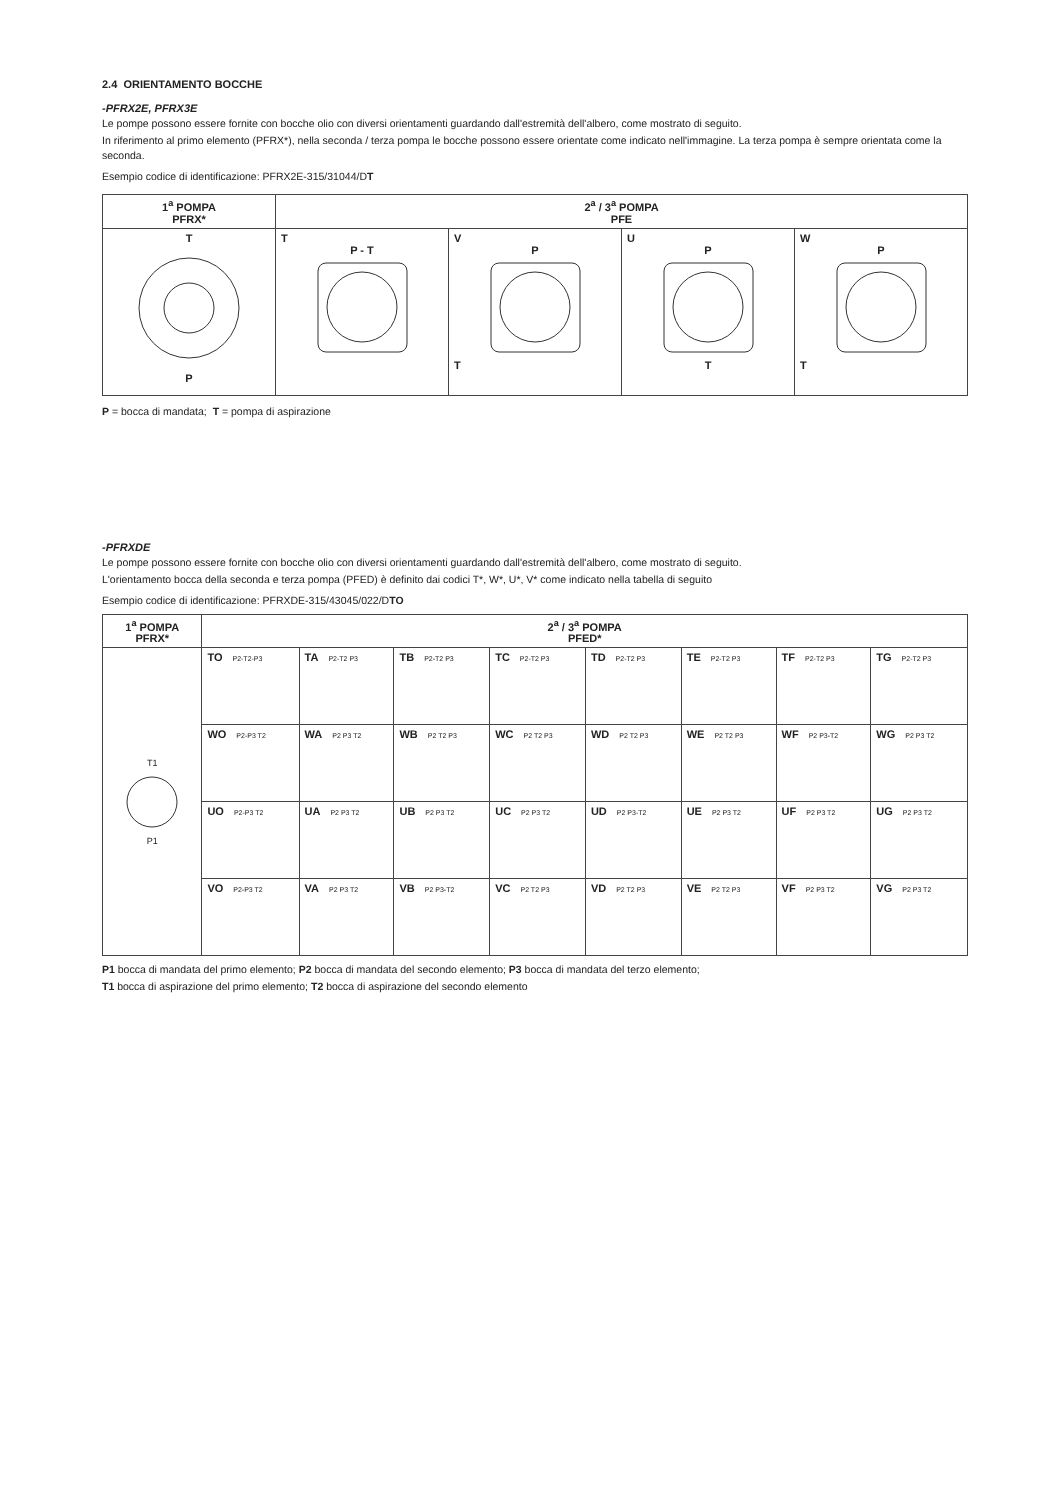2.4 ORIENTAMENTO BOCCHE
-PFRX2E, PFRX3E
Le pompe possono essere fornite con bocche olio con diversi orientamenti guardando dall'estremità dell'albero, come mostrato di seguito.
In riferimento al primo elemento (PFRX*), nella seconda / terza pompa le bocche possono essere orientate come indicato nell'immagine. La terza pompa è sempre orientata come la seconda.
Esempio codice di identificazione: PFRX2E-315/31044/DT
| 1<sup>a</sup> POMPA PFRX* | 2<sup>a</sup> / 3<sup>a</sup> POMPA PFE | | | |
| --- | --- | --- | --- | --- |
| T P | T P - T | V P T | U P T | W P T |
P = bocca di mandata; T = pompa di aspirazione
-PFRXDE
Le pompe possono essere fornite con bocche olio con diversi orientamenti guardando dall'estremità dell'albero, come mostrato di seguito.
L'orientamento bocca della seconda e terza pompa (PFED) è definito dai codici T*, W*, U*, V* come indicato nella tabella di seguito
Esempio codice di identificazione: PFRXDE-315/43045/022/DTO
| 1<sup>a</sup> POMPA PFRX* | 2<sup>a</sup> / 3<sup>a</sup> POMPA PFED* | | | | | | | |
| --- | --- | --- | --- | --- | --- | --- | --- | --- |
| T1 P1 | TO P2-T2-P3 | TA P2-T2 P3 | TB P2-T2 P3 | TC P2-T2 P3 | TD P2-T2 P3 | TE P2-T2 P3 | TF P2-T2 P3 | TG P2-T2 P3 |
| | WO P2-P3 T2 | WA P2 P3 T2 | WB P2 T2 P3 | WC P2 T2 P3 | WD P2 T2 P3 | WE P2 T2 P3 | WF P2 P3-T2 | WG P2 P3 T2 |
| | UO P2-P3 T2 | UA P2 P3 T2 | UB P2 P3 T2 | UC P2 P3 T2 | UD P2 P3-T2 | UE P2 P3 T2 | UF P2 P3 T2 | UG P2 P3 T2 |
| | VO P2-P3 T2 | VA P2 P3 T2 | VB P2 P3-T2 | VC P2 T2 P3 | VD P2 T2 P3 | VE P2 T2 P3 | VF P2 P3 T2 | VG P2 P3 T2 |
P1 bocca di mandata del primo elemento; P2 bocca di mandata del secondo elemento; P3 bocca di mandata del terzo elemento;
T1 bocca di aspirazione del primo elemento; T2 bocca di aspirazione del secondo elemento